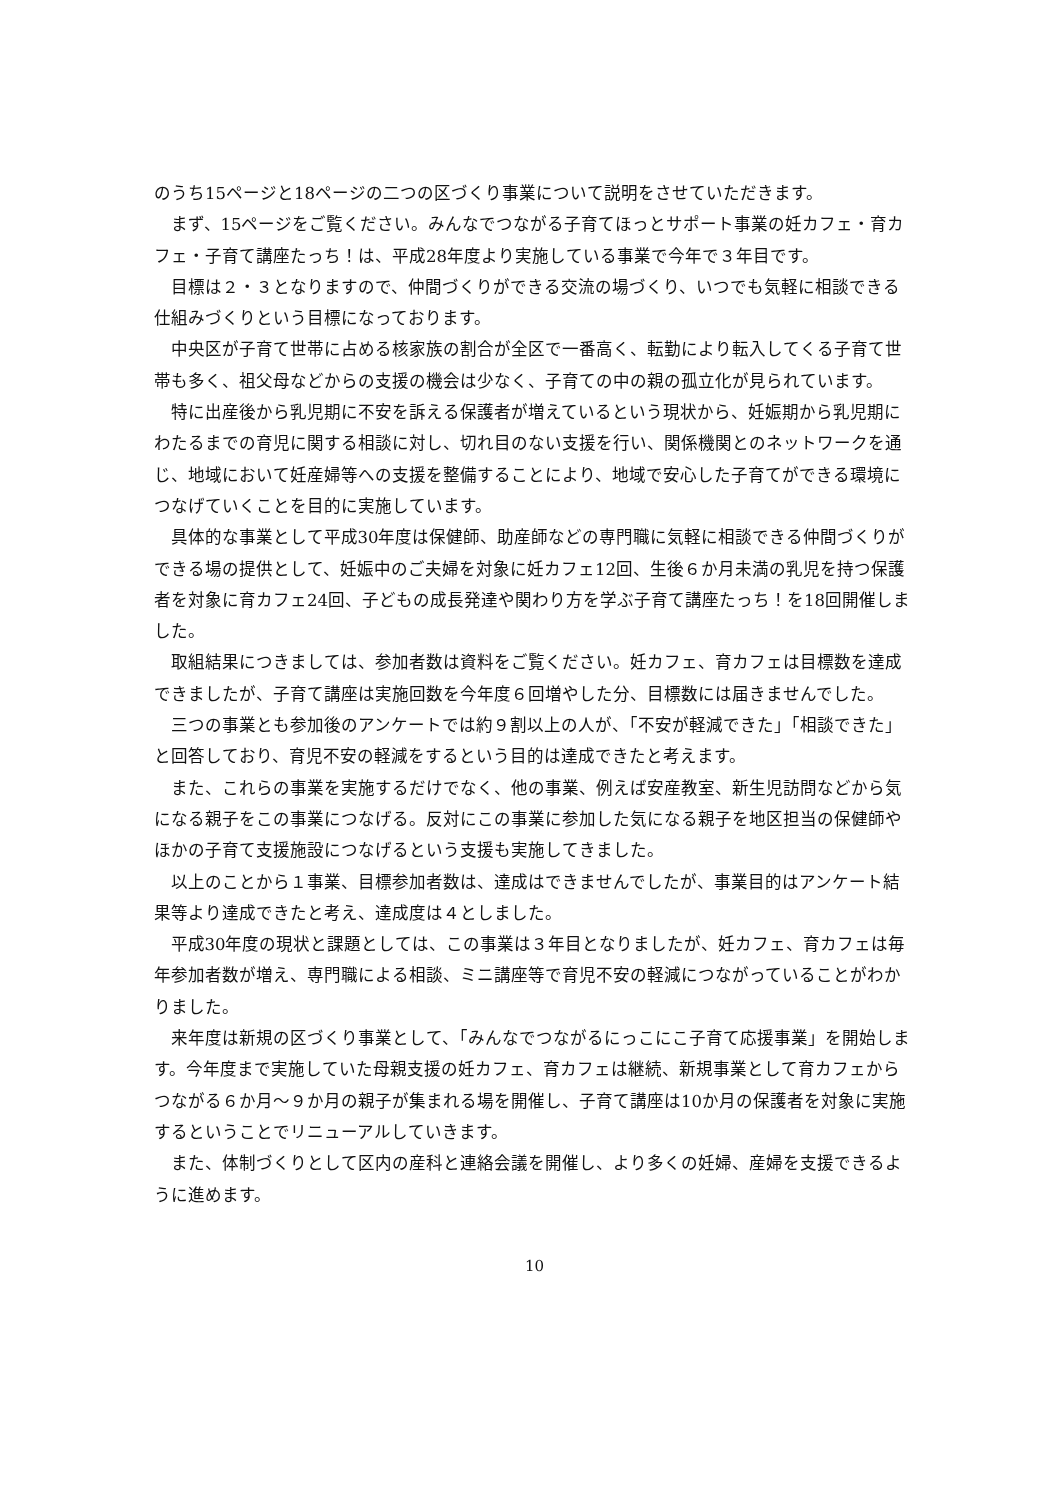のうち15ページと18ページの二つの区づくり事業について説明をさせていただきます。
まず、15ページをご覧ください。みんなでつながる子育てほっとサポート事業の妊カフェ・育カフェ・子育て講座たっち！は、平成28年度より実施している事業で今年で３年目です。
目標は２・３となりますので、仲間づくりができる交流の場づくり、いつでも気軽に相談できる仕組みづくりという目標になっております。
中央区が子育て世帯に占める核家族の割合が全区で一番高く、転勤により転入してくる子育て世帯も多く、祖父母などからの支援の機会は少なく、子育ての中の親の孤立化が見られています。
特に出産後から乳児期に不安を訴える保護者が増えているという現状から、妊娠期から乳児期にわたるまでの育児に関する相談に対し、切れ目のない支援を行い、関係機関とのネットワークを通じ、地域において妊産婦等への支援を整備することにより、地域で安心した子育てができる環境につなげていくことを目的に実施しています。
具体的な事業として平成30年度は保健師、助産師などの専門職に気軽に相談できる仲間づくりができる場の提供として、妊娠中のご夫婦を対象に妊カフェ12回、生後６か月未満の乳児を持つ保護者を対象に育カフェ24回、子どもの成長発達や関わり方を学ぶ子育て講座たっち！を18回開催しました。
取組結果につきましては、参加者数は資料をご覧ください。妊カフェ、育カフェは目標数を達成できましたが、子育て講座は実施回数を今年度６回増やした分、目標数には届きませんでした。
三つの事業とも参加後のアンケートでは約９割以上の人が、「不安が軽減できた」「相談できた」と回答しており、育児不安の軽減をするという目的は達成できたと考えます。
また、これらの事業を実施するだけでなく、他の事業、例えば安産教室、新生児訪問などから気になる親子をこの事業につなげる。反対にこの事業に参加した気になる親子を地区担当の保健師やほかの子育て支援施設につなげるという支援も実施してきました。
以上のことから１事業、目標参加者数は、達成はできませんでしたが、事業目的はアンケート結果等より達成できたと考え、達成度は４としました。
平成30年度の現状と課題としては、この事業は３年目となりましたが、妊カフェ、育カフェは毎年参加者数が増え、専門職による相談、ミニ講座等で育児不安の軽減につながっていることがわかりました。
来年度は新規の区づくり事業として、「みんなでつながるにっこにこ子育て応援事業」を開始します。今年度まで実施していた母親支援の妊カフェ、育カフェは継続、新規事業として育カフェからつながる６か月～９か月の親子が集まれる場を開催し、子育て講座は10か月の保護者を対象に実施するということでリニューアルしていきます。
また、体制づくりとして区内の産科と連絡会議を開催し、より多くの妊婦、産婦を支援できるように進めます。
10